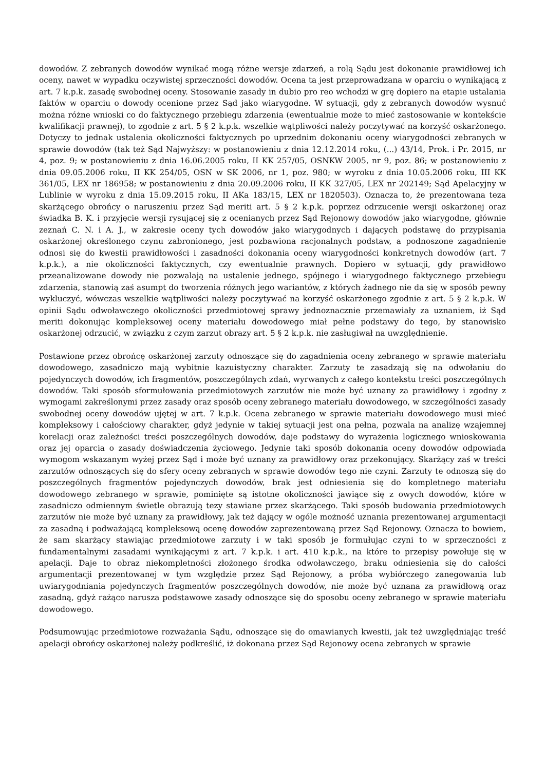dowodów. Z zebranych dowodów wynikać mogą różne wersje zdarzeń, a rolą Sądu jest dokonanie prawidłowej ich oceny, nawet w wypadku oczywistej sprzeczności dowodów. Ocena ta jest przeprowadzana w oparciu o wynikającą z art. 7 k.p.k. zasadę swobodnej oceny. Stosowanie zasady in dubio pro reo wchodzi w grę dopiero na etapie ustalania faktów w oparciu o dowody ocenione przez Sąd jako wiarygodne. W sytuacji, gdy z zebranych dowodów wysnuć można różne wnioski co do faktycznego przebiegu zdarzenia (ewentualnie może to mieć zastosowanie w kontekście kwalifikacji prawnej), to zgodnie z art. 5 § 2 k.p.k. wszelkie wątpliwości należy poczytywać na korzyść oskarżonego. Dotyczy to jednak ustalenia okoliczności faktycznych po uprzednim dokonaniu oceny wiarygodności zebranych w sprawie dowodów (tak też Sąd Najwyższy: w postanowieniu z dnia 12.12.2014 roku, (...) 43/14, Prok. i Pr. 2015, nr 4, poz. 9; w postanowieniu z dnia 16.06.2005 roku, II KK 257/05, OSNKW 2005, nr 9, poz. 86; w postanowieniu z dnia 09.05.2006 roku, II KK 254/05, OSN w SK 2006, nr 1, poz. 980; w wyroku z dnia 10.05.2006 roku, III KK 361/05, LEX nr 186958; w postanowieniu z dnia 20.09.2006 roku, II KK 327/05, LEX nr 202149; Sąd Apelacyjny w Lublinie w wyroku z dnia 15.09.2015 roku, II AKa 183/15, LEX nr 1820503). Oznacza to, że prezentowana teza skarżącego obrońcy o naruszeniu przez Sąd meriti art. 5 § 2 k.p.k. poprzez odrzucenie wersji oskarżonej oraz świadka B. K. i przyjęcie wersji rysującej się z ocenianych przez Sąd Rejonowy dowodów jako wiarygodne, głównie zeznań C. N. i A. J., w zakresie oceny tych dowodów jako wiarygodnych i dających podstawę do przypisania oskarżonej określonego czynu zabronionego, jest pozbawiona racjonalnych podstaw, a podnoszone zagadnienie odnosi się do kwestii prawidłowości i zasadności dokonania oceny wiarygodności konkretnych dowodów (art. 7 k.p.k.), a nie okoliczności faktycznych, czy ewentualnie prawnych. Dopiero w sytuacji, gdy prawidłowo przeanalizowane dowody nie pozwalają na ustalenie jednego, spójnego i wiarygodnego faktycznego przebiegu zdarzenia, stanowią zaś asumpt do tworzenia różnych jego wariantów, z których żadnego nie da się w sposób pewny wykluczyć, wówczas wszelkie wątpliwości należy poczytywać na korzyść oskarżonego zgodnie z art. 5 § 2 k.p.k. W opinii Sądu odwoławczego okoliczności przedmiotowej sprawy jednoznacznie przemawiały za uznaniem, iż Sąd meriti dokonując kompleksowej oceny materiału dowodowego miał pełne podstawy do tego, by stanowisko oskarżonej odrzucić, w związku z czym zarzut obrazy art. 5 § 2 k.p.k. nie zasługiwał na uwzględnienie.
Postawione przez obrońcę oskarżonej zarzuty odnoszące się do zagadnienia oceny zebranego w sprawie materiału dowodowego, zasadniczo mają wybitnie kazuistyczny charakter. Zarzuty te zasadzają się na odwołaniu do pojedynczych dowodów, ich fragmentów, poszczególnych zdań, wyrwanych z całego kontekstu treści poszczególnych dowodów. Taki sposób sformułowania przedmiotowych zarzutów nie może być uznany za prawidłowy i zgodny z wymogami zakreślonymi przez zasady oraz sposób oceny zebranego materiału dowodowego, w szczególności zasady swobodnej oceny dowodów ujętej w art. 7 k.p.k. Ocena zebranego w sprawie materiału dowodowego musi mieć kompleksowy i całościowy charakter, gdyż jedynie w takiej sytuacji jest ona pełna, pozwala na analizę wzajemnej korelacji oraz zależności treści poszczególnych dowodów, daje podstawy do wyrażenia logicznego wnioskowania oraz jej oparcia o zasady doświadczenia życiowego. Jedynie taki sposób dokonania oceny dowodów odpowiada wymogom wskazanym wyżej przez Sąd i może być uznany za prawidłowy oraz przekonujący. Skarżący zaś w treści zarzutów odnoszących się do sfery oceny zebranych w sprawie dowodów tego nie czyni. Zarzuty te odnoszą się do poszczególnych fragmentów pojedynczych dowodów, brak jest odniesienia się do kompletnego materiału dowodowego zebranego w sprawie, pominięte są istotne okoliczności jawiące się z owych dowodów, które w zasadniczo odmiennym świetle obrazują tezy stawiane przez skarżącego. Taki sposób budowania przedmiotowych zarzutów nie może być uznany za prawidłowy, jak też dający w ogóle możność uznania prezentowanej argumentacji za zasadną i podważającą kompleksową ocenę dowodów zaprezentowaną przez Sąd Rejonowy. Oznacza to bowiem, że sam skarżący stawiając przedmiotowe zarzuty i w taki sposób je formułując czyni to w sprzeczności z fundamentalnymi zasadami wynikającymi z art. 7 k.p.k. i art. 410 k.p.k., na które to przepisy powołuje się w apelacji. Daje to obraz niekompletności złożonego środka odwoławczego, braku odniesienia się do całości argumentacji prezentowanej w tym względzie przez Sąd Rejonowy, a próba wybiórczego zanegowania lub uwiarygodniania pojedynczych fragmentów poszczególnych dowodów, nie może być uznana za prawidłową oraz zasadną, gdyż rażąco narusza podstawowe zasady odnoszące się do sposobu oceny zebranego w sprawie materiału dowodowego.
Podsumowując przedmiotowe rozważania Sądu, odnoszące się do omawianych kwestii, jak też uwzględniając treść apelacji obrońcy oskarżonej należy podkreślić, iż dokonana przez Sąd Rejonowy ocena zebranych w sprawie